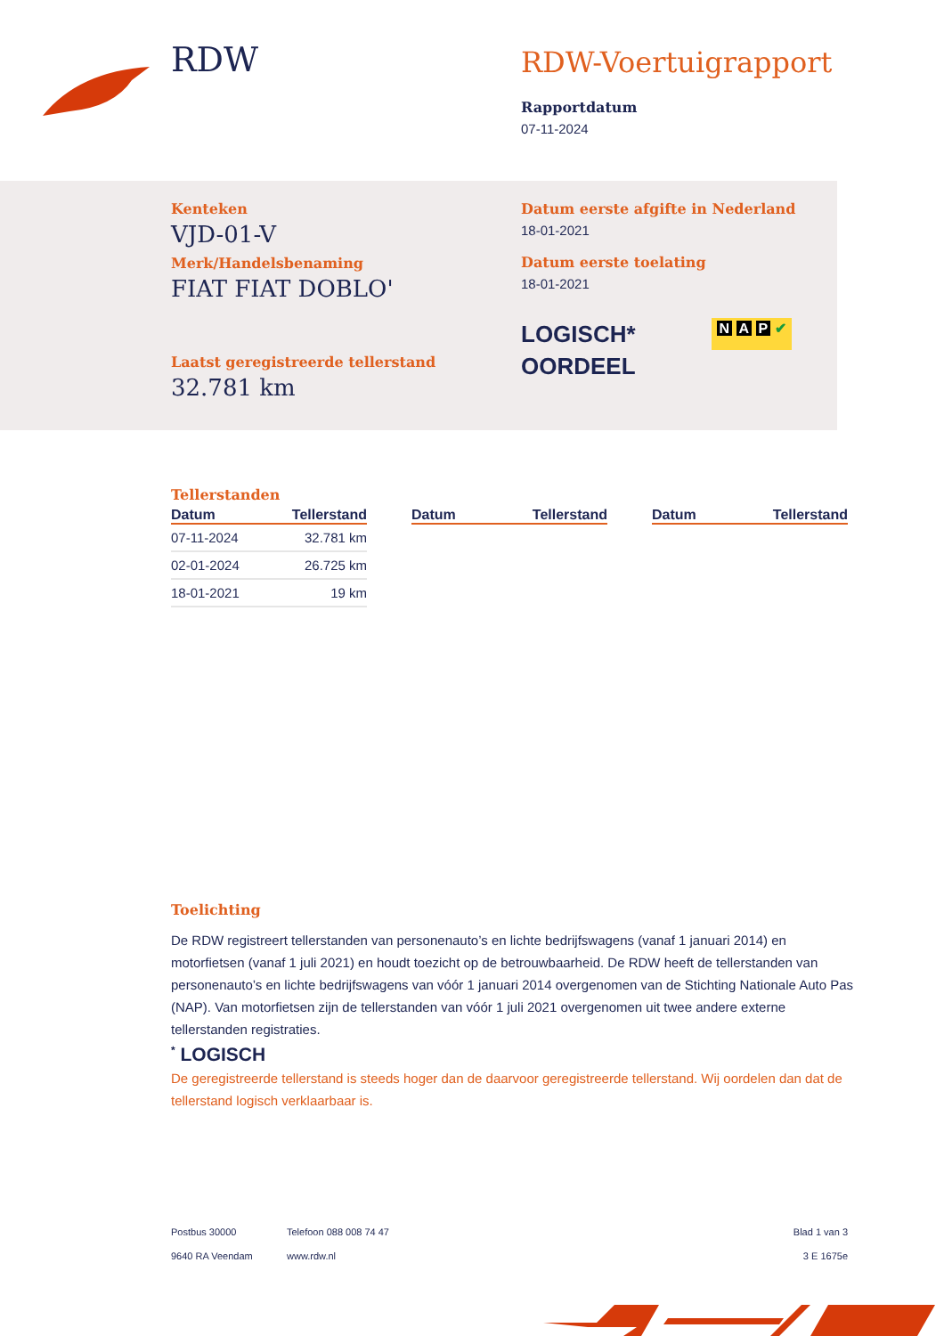RDW
RDW-Voertuigrapport
Rapportdatum
07-11-2024
Kenteken
VJD-01-V
Merk/Handelsbenaming
FIAT FIAT DOBLO'
Laatst geregistreerde tellerstand
32.781 km
Datum eerste afgifte in Nederland
18-01-2021
Datum eerste toelating
18-01-2021
LOGISCH*
OORDEEL
N A P ✔
Tellerstanden
| Datum | Tellerstand |
| --- | --- |
| 07-11-2024 | 32.781 km |
| 02-01-2024 | 26.725 km |
| 18-01-2021 | 19 km |
| Datum | Tellerstand |
| --- | --- |
| Datum | Tellerstand |
| --- | --- |
Toelichting
De RDW registreert tellerstanden van personenauto’s en lichte bedrijfswagens (vanaf 1 januari 2014) en motorfietsen (vanaf 1 juli 2021) en houdt toezicht op de betrouwbaarheid. De RDW heeft de tellerstanden van personenauto’s en lichte bedrijfswagens van vóór 1 januari 2014 overgenomen van de Stichting Nationale Auto Pas (NAP). Van motorfietsen zijn de tellerstanden van vóór 1 juli 2021 overgenomen uit twee andere externe tellerstanden registraties.
<sup>*</sup> LOGISCH
De geregistreerde tellerstand is steeds hoger dan de daarvoor geregistreerde tellerstand. Wij oordelen dan dat de tellerstand logisch verklaarbaar is.
Postbus 30000
9640 RA Veendam
Telefoon 088 008 74 47
www.rdw.nl
Blad 1 van 3
3 E 1675e